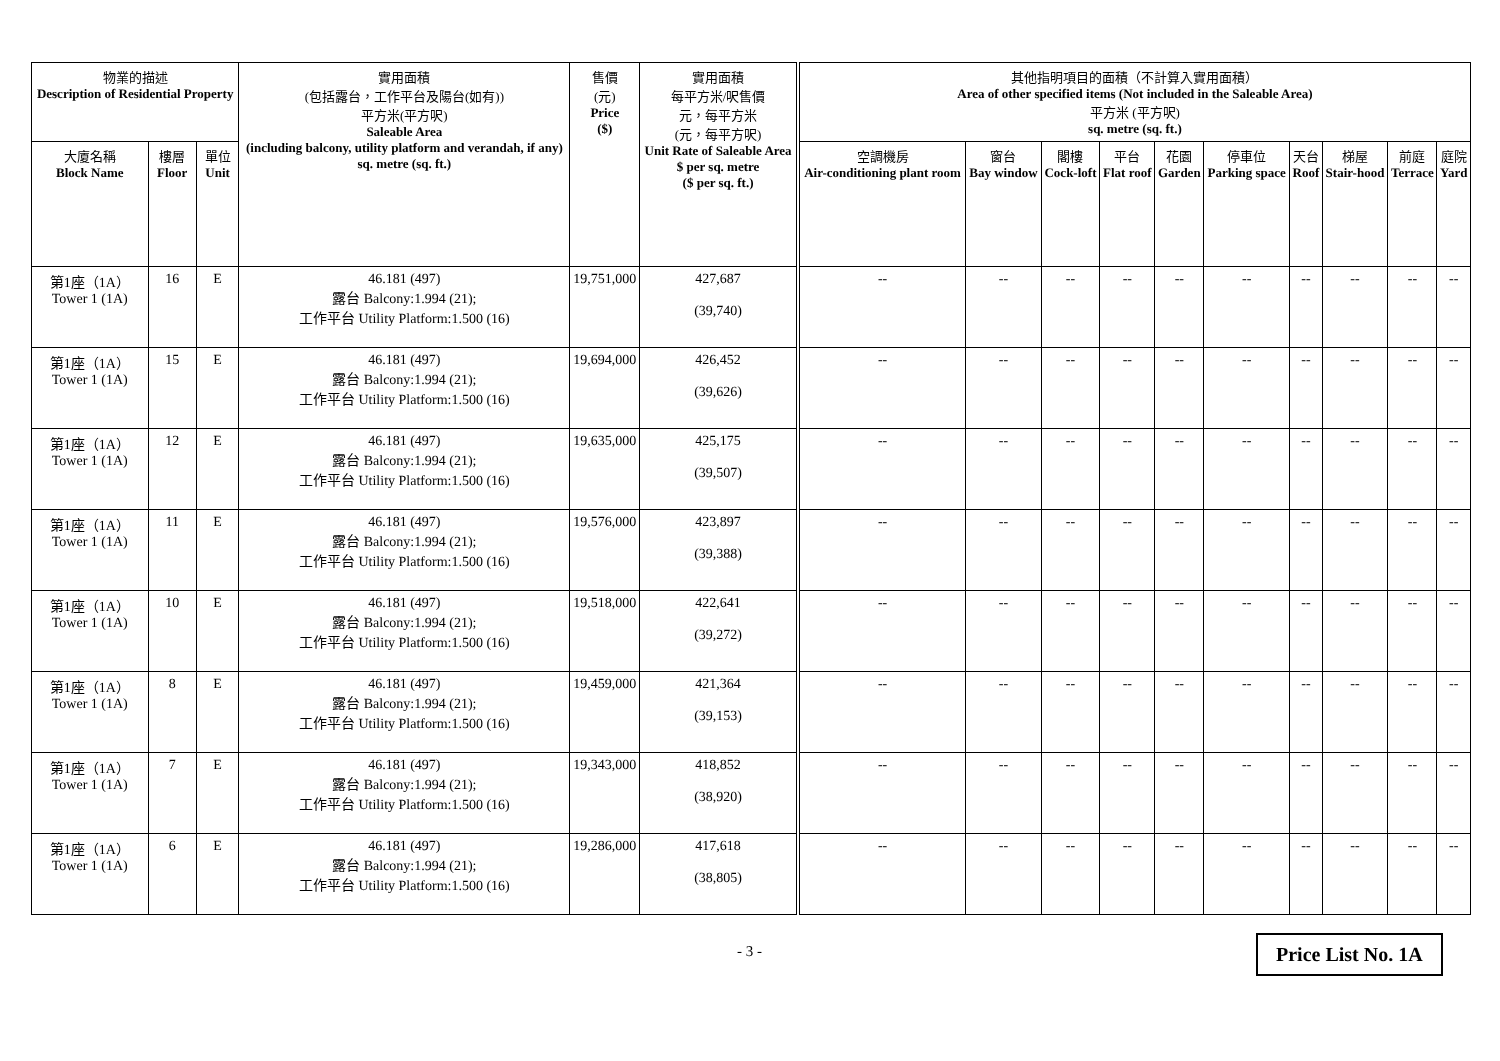| 物業的描述 Description of Residential Property | | | 實用面積 (包括露台，工作平台及陽台(如有)) 平方米(平方呎) Saleable Area (including balcony, utility platform and verandah, if any) sq. metre (sq. ft.) | 售價 (元) Price ($) | 實用面積 每平方米/呎售價 元，每平方米 (元，每平方呎) Unit Rate of Saleable Area $ per sq. metre ($ per sq. ft.) | 其他指明項目的面積（不計算入實用面積） Area of other specified items (Not included in the Saleable Area) 平方米 (平方呎) sq. metre (sq. ft.) | | | | | | | | | |
| --- | --- | --- | --- | --- | --- | --- | --- | --- | --- | --- | --- | --- | --- | --- | --- |
| 大廈名稱 Block Name | 樓層 Floor | 單位 Unit | | | | 空調機房 Air-conditioning plant room | 窗台 Bay window | 閣樓 Cock-loft | 平台 Flat roof | 花園 Garden | 停車位 Parking space | 天台 Roof | 梯屋 Stair-hood | 前庭 Terrace | 庭院 Yard |
| 第1座（1A） Tower 1 (1A) | 16 | E | 46.181 (497) 露台 Balcony:1.994 (21); 工作平台 Utility Platform:1.500 (16) | 19,751,000 | 427,687 (39,740) | -- | -- | -- | -- | -- | -- | -- | -- | -- | -- |
| 第1座（1A） Tower 1 (1A) | 15 | E | 46.181 (497) 露台 Balcony:1.994 (21); 工作平台 Utility Platform:1.500 (16) | 19,694,000 | 426,452 (39,626) | -- | -- | -- | -- | -- | -- | -- | -- | -- | -- |
| 第1座（1A） Tower 1 (1A) | 12 | E | 46.181 (497) 露台 Balcony:1.994 (21); 工作平台 Utility Platform:1.500 (16) | 19,635,000 | 425,175 (39,507) | -- | -- | -- | -- | -- | -- | -- | -- | -- | -- |
| 第1座（1A） Tower 1 (1A) | 11 | E | 46.181 (497) 露台 Balcony:1.994 (21); 工作平台 Utility Platform:1.500 (16) | 19,576,000 | 423,897 (39,388) | -- | -- | -- | -- | -- | -- | -- | -- | -- | -- |
| 第1座（1A） Tower 1 (1A) | 10 | E | 46.181 (497) 露台 Balcony:1.994 (21); 工作平台 Utility Platform:1.500 (16) | 19,518,000 | 422,641 (39,272) | -- | -- | -- | -- | -- | -- | -- | -- | -- | -- |
| 第1座（1A） Tower 1 (1A) | 8 | E | 46.181 (497) 露台 Balcony:1.994 (21); 工作平台 Utility Platform:1.500 (16) | 19,459,000 | 421,364 (39,153) | -- | -- | -- | -- | -- | -- | -- | -- | -- | -- |
| 第1座（1A） Tower 1 (1A) | 7 | E | 46.181 (497) 露台 Balcony:1.994 (21); 工作平台 Utility Platform:1.500 (16) | 19,343,000 | 418,852 (38,920) | -- | -- | -- | -- | -- | -- | -- | -- | -- | -- |
| 第1座（1A） Tower 1 (1A) | 6 | E | 46.181 (497) 露台 Balcony:1.994 (21); 工作平台 Utility Platform:1.500 (16) | 19,286,000 | 417,618 (38,805) | -- | -- | -- | -- | -- | -- | -- | -- | -- | -- |
- 3 - Price List No. 1A